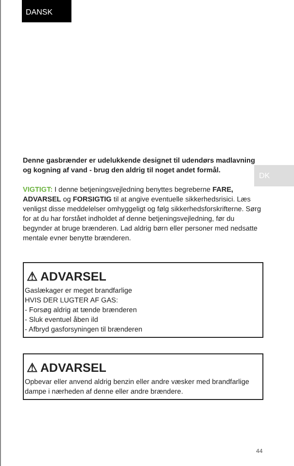DANSK
DK
Denne gasbrænder er udelukkende designet til udendørs madlavning og kogning af vand - brug den aldrig til noget andet formål.
VIGTIGT: I denne betjeningsvejledning benyttes begreberne FARE, ADVARSEL og FORSIGTIG til at angive eventuelle sikkerhedsrisici. Læs venligst disse meddelelser omhyggeligt og følg sikkerhedsforskrifterne. Sørg for at du har forstået indholdet af denne betjeningsvejledning, før du begynder at bruge brænderen. Lad aldrig børn eller personer med nedsatte mentale evner benytte brænderen.
⚠ ADVARSEL
Gaslækager er meget brandfarlige
HVIS DER LUGTER AF GAS:
- Forsøg aldrig at tænde brænderen
- Sluk eventuel åben ild
- Afbryd gasforsyningen til brænderen
⚠ ADVARSEL
Opbevar eller anvend aldrig benzin eller andre væsker med brandfarlige dampe i nærheden af denne eller andre brændere.
44